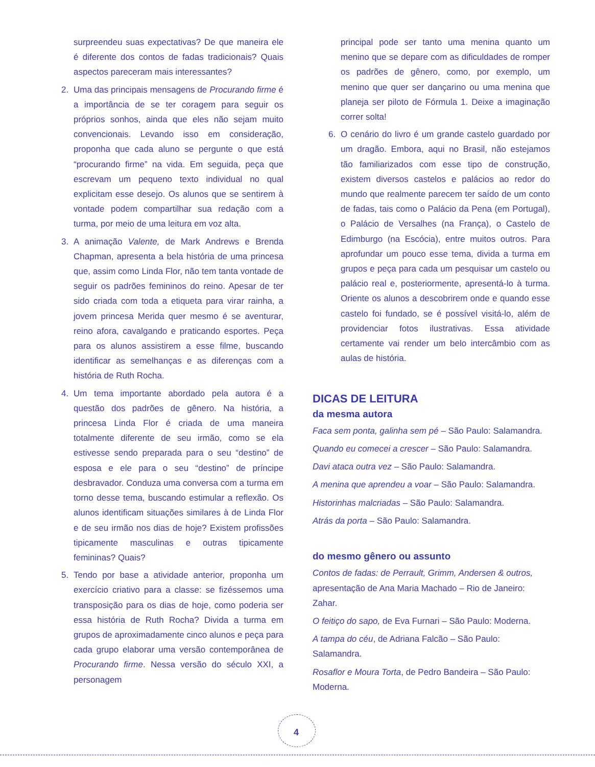surpreendeu suas expectativas? De que maneira ele é diferente dos contos de fadas tradicionais? Quais aspectos pareceram mais interessantes?
2. Uma das principais mensagens de Procurando firme é a importância de se ter coragem para seguir os próprios sonhos, ainda que eles não sejam muito convencionais. Levando isso em consideração, proponha que cada aluno se pergunte o que está “procurando firme” na vida. Em seguida, peça que escrevam um pequeno texto individual no qual explicitam esse desejo. Os alunos que se sentirem à vontade podem compartilhar sua redação com a turma, por meio de uma leitura em voz alta.
3. A animação Valente, de Mark Andrews e Brenda Chapman, apresenta a bela história de uma princesa que, assim como Linda Flor, não tem tanta vontade de seguir os padrões femininos do reino. Apesar de ter sido criada com toda a etiqueta para virar rainha, a jovem princesa Merida quer mesmo é se aventurar, reino afora, cavalgando e praticando esportes. Peça para os alunos assistirem a esse filme, buscando identificar as semelhanças e as diferenças com a história de Ruth Rocha.
4. Um tema importante abordado pela autora é a questão dos padrões de gênero. Na história, a princesa Linda Flor é criada de uma maneira totalmente diferente de seu irmão, como se ela estivesse sendo preparada para o seu “destino” de esposa e ele para o seu “destino” de príncipe desbravador. Conduza uma conversa com a turma em torno desse tema, buscando estimular a reflexão. Os alunos identificam situações similares à de Linda Flor e de seu irmão nos dias de hoje? Existem profissões tipicamente masculinas e outras tipicamente femininas? Quais?
5. Tendo por base a atividade anterior, proponha um exercício criativo para a classe: se fizéssemos uma transposição para os dias de hoje, como poderia ser essa história de Ruth Rocha? Divida a turma em grupos de aproximadamente cinco alunos e peça para cada grupo elaborar uma versão contemporânea de Procurando firme. Nessa versão do século XXI, a personagem
principal pode ser tanto uma menina quanto um menino que se depare com as dificuldades de romper os padrões de gênero, como, por exemplo, um menino que quer ser dançarino ou uma menina que planeja ser piloto de Fórmula 1. Deixe a imaginação correr solta!
6. O cenário do livro é um grande castelo guardado por um dragão. Embora, aqui no Brasil, não estejamos tão familiarizados com esse tipo de construção, existem diversos castelos e palácios ao redor do mundo que realmente parecem ter saído de um conto de fadas, tais como o Palácio da Pena (em Portugal), o Palácio de Versalhes (na França), o Castelo de Edimburgo (na Escócia), entre muitos outros. Para aprofundar um pouco esse tema, divida a turma em grupos e peça para cada um pesquisar um castelo ou palácio real e, posteriormente, apresentá-lo à turma. Oriente os alunos a descobrirem onde e quando esse castelo foi fundado, se é possível visitá-lo, além de providenciar fotos ilustrativas. Essa atividade certamente vai render um belo intercâmbio com as aulas de história.
DICAS DE LEITURA
da mesma autora
Faca sem ponta, galinha sem pé – São Paulo: Salamandra.
Quando eu comecei a crescer – São Paulo: Salamandra.
Davi ataca outra vez – São Paulo: Salamandra.
A menina que aprendeu a voar – São Paulo: Salamandra.
Historinhas malcriadas – São Paulo: Salamandra.
Atrás da porta – São Paulo: Salamandra.
do mesmo gênero ou assunto
Contos de fadas: de Perrault, Grimm, Andersen & outros, apresentação de Ana Maria Machado – Rio de Janeiro: Zahar.
O feitiço do sapo, de Eva Furnari – São Paulo: Moderna.
A tampa do céu, de Adriana Falcão – São Paulo: Salamandra.
Rosaflor e Moura Torta, de Pedro Bandeira – São Paulo: Moderna.
4